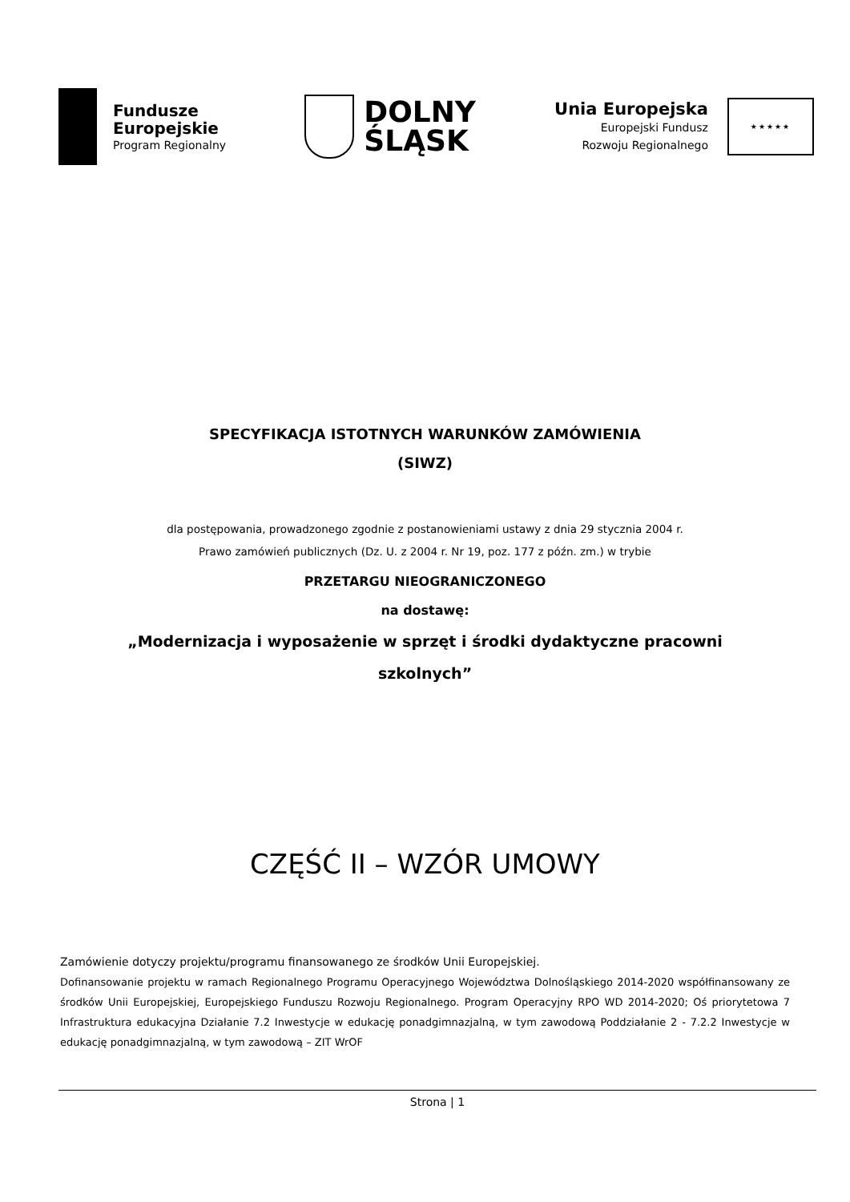Fundusze
Europejskie
Program Regionalny
DOLNY
ŚLĄSK
Unia Europejska
Europejski Fundusz
Rozwoju Regionalnego
★★★★★
SPECYFIKACJA ISTOTNYCH WARUNKÓW ZAMÓWIENIA
(SIWZ)
dla postępowania, prowadzonego zgodnie z postanowieniami ustawy z dnia 29 stycznia 2004 r.
Prawo zamówień publicznych (Dz. U. z 2004 r. Nr 19, poz. 177 z późn. zm.) w trybie
PRZETARGU NIEOGRANICZONEGO
na dostawę:
„Modernizacja i wyposażenie w sprzęt i środki dydaktyczne pracowni
szkolnych”
CZĘŚĆ II – WZÓR UMOWY
Zamówienie dotyczy projektu/programu finansowanego ze środków Unii Europejskiej.
Dofinansowanie projektu w ramach Regionalnego Programu Operacyjnego Województwa Dolnośląskiego 2014-2020 współfinansowany ze środków Unii Europejskiej, Europejskiego Funduszu Rozwoju Regionalnego. Program Operacyjny RPO WD 2014-2020; Oś priorytetowa 7 Infrastruktura edukacyjna Działanie 7.2 Inwestycje w edukację ponadgimnazjalną, w tym zawodową Poddziałanie 2 - 7.2.2 Inwestycje w edukację ponadgimnazjalną, w tym zawodową – ZIT WrOF
Strona | 1